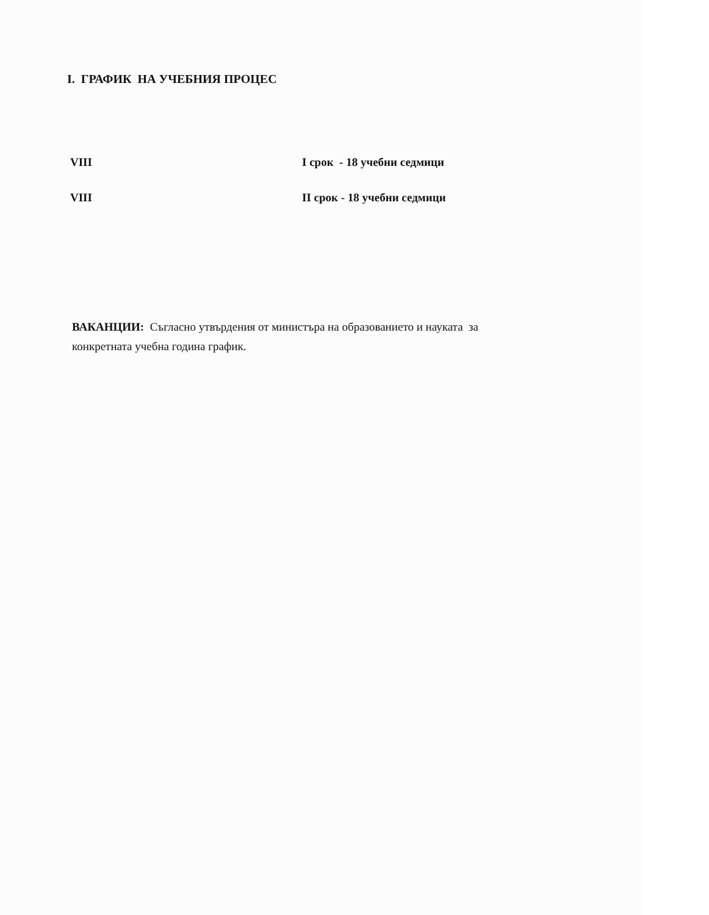I. ГРАФИК НА УЧЕБНИЯ ПРОЦЕС
VIII I срок - 18 учебни седмици
VIII II срок - 18 учебни седмици
ВАКАНЦИИ: Съгласно утвърдения от министъра на образованието и науката за конкретната учебна година график.